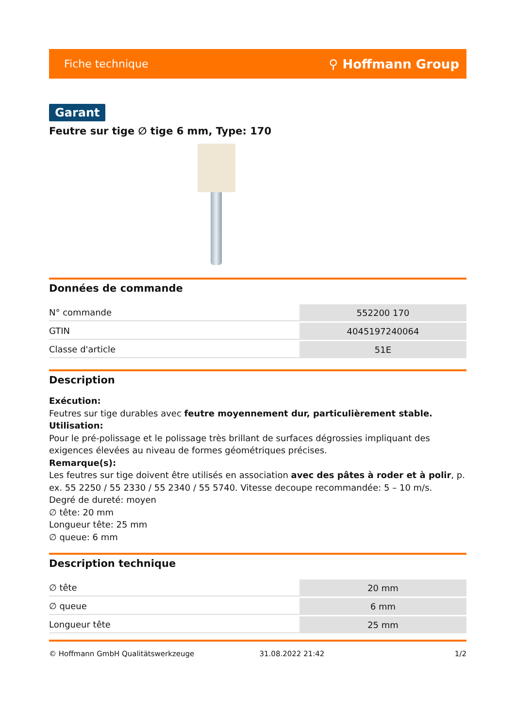Fiche technique ⚲ Hoffmann Group
Garant
Feutre sur tige ∅ tige 6 mm, Type: 170
Données de commande
| N° commande | 552200 170 |
| GTIN | 4045197240064 |
| Classe d'article | 51E |
Description
Exécution:
Feutres sur tige durables avec feutre moyennement dur, particulièrement stable.
Utilisation:
Pour le pré-polissage et le polissage très brillant de surfaces dégrossies impliquant des exigences élevées au niveau de formes géométriques précises.
Remarque(s):
Les feutres sur tige doivent être utilisés en association avec des pâtes à roder et à polir, p. ex. 55 2250 / 55 2330 / 55 2340 / 55 5740. Vitesse decoupe recommandée: 5 – 10 m/s.
Degré de dureté: moyen
∅ tête: 20 mm
Longueur tête: 25 mm
∅ queue: 6 mm
Description technique
| ∅ tête | 20 mm |
| ∅ queue | 6 mm |
| Longueur tête | 25 mm |
© Hoffmann GmbH Qualitätswerkzeuge 31.08.2022 21:42 1/2